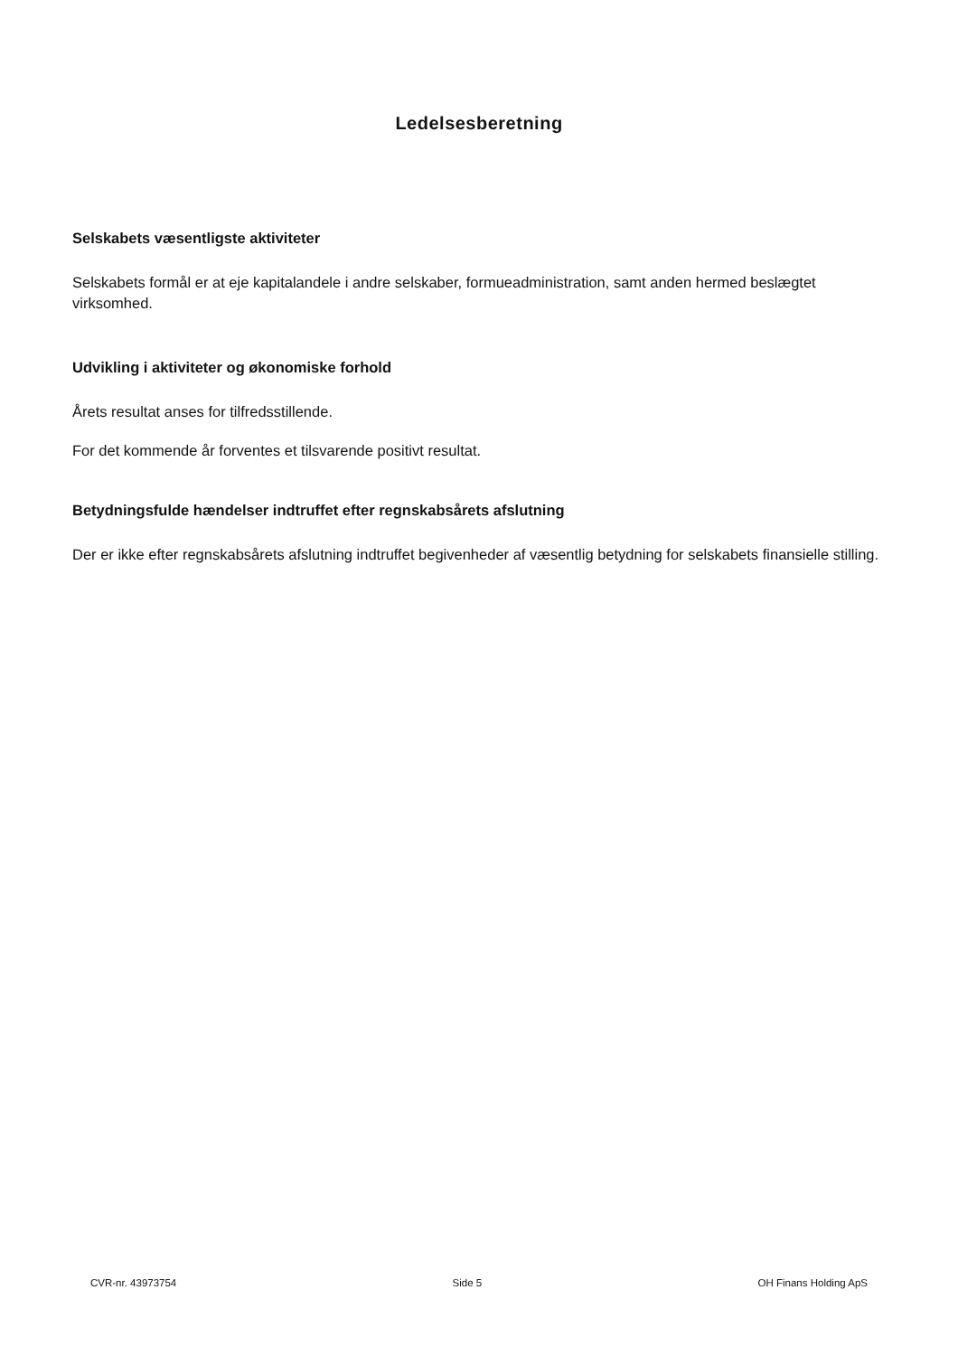Ledelsesberetning
Selskabets væsentligste aktiviteter
Selskabets formål er at eje kapitalandele i andre selskaber, formueadministration, samt anden hermed beslægtet virksomhed.
Udvikling i aktiviteter og økonomiske forhold
Årets resultat anses for tilfredsstillende.
For det kommende år forventes et tilsvarende positivt resultat.
Betydningsfulde hændelser indtruffet efter regnskabsårets afslutning
Der er ikke efter regnskabsårets afslutning indtruffet begivenheder af væsentlig betydning for selskabets finansielle stilling.
CVR-nr. 43973754 Side 5 OH Finans Holding ApS